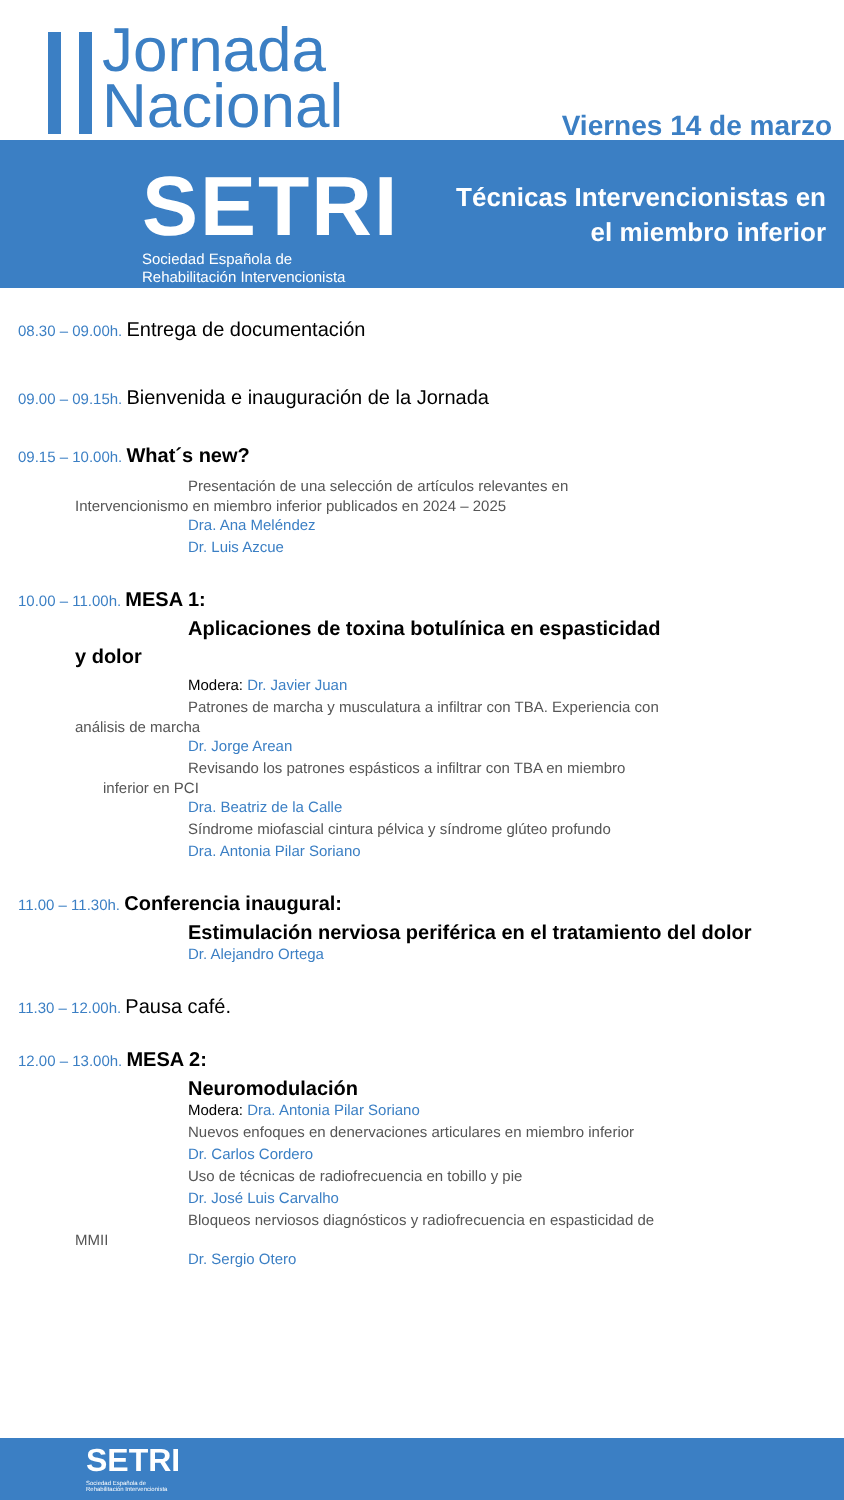Jornada
Nacional
Viernes 14 de marzo
SETRI
Sociedad Española de
Rehabilitación Intervencionista
Técnicas Intervencionistas en
el miembro inferior
08.30 – 09.00h. Entrega de documentación
09.00 – 09.15h. Bienvenida e inauguración de la Jornada
09.15 – 10.00h. What´s new?
Presentación de una selección de artículos relevantes en
Intervencionismo en miembro inferior publicados en 2024 – 2025
Dra. Ana Meléndez
Dr. Luis Azcue
10.00 – 11.00h. MESA 1:
Aplicaciones de toxina botulínica en espasticidad
y dolor
Modera: Dr. Javier Juan
Patrones de marcha y musculatura a infiltrar con TBA. Experiencia con
análisis de marcha
Dr. Jorge Arean
Revisando los patrones espásticos a infiltrar con TBA en miembro
inferior en PCI
Dra. Beatriz de la Calle
Síndrome miofascial cintura pélvica y síndrome glúteo profundo
Dra. Antonia Pilar Soriano
11.00 – 11.30h. Conferencia inaugural:
Estimulación nerviosa periférica en el tratamiento del dolor
Dr. Alejandro Ortega
11.30 – 12.00h. Pausa café.
12.00 – 13.00h. MESA 2:
Neuromodulación
Modera: Dra. Antonia Pilar Soriano
Nuevos enfoques en denervaciones articulares en miembro inferior
Dr. Carlos Cordero
Uso de técnicas de radiofrecuencia en tobillo y pie
Dr. José Luis Carvalho
Bloqueos nerviosos diagnósticos y radiofrecuencia en espasticidad de
MMII
Dr. Sergio Otero
SETRI
Sociedad Española de
Rehabilitación Intervencionista